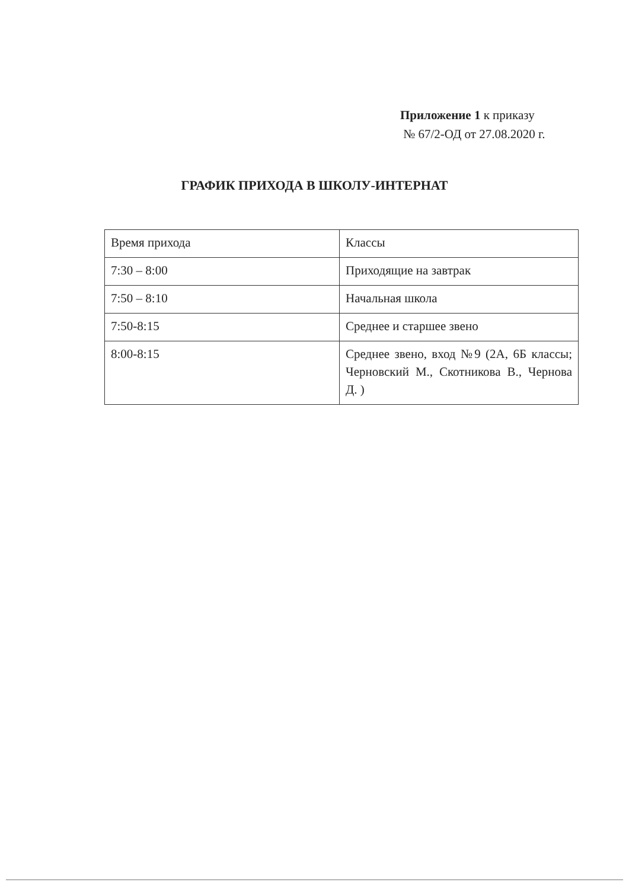Приложение 1 к приказу
№ 67/2-ОД от 27.08.2020 г.
ГРАФИК ПРИХОДА В ШКОЛУ-ИНТЕРНАТ
| Время прихода | Классы |
| 7:30 – 8:00 | Приходящие на завтрак |
| 7:50 – 8:10 | Начальная школа |
| 7:50-8:15 | Среднее и старшее звено |
| 8:00-8:15 | Среднее звено, вход №9 (2А, 6Б классы; Черновский М., Скотникова В., Чернова Д. ) |